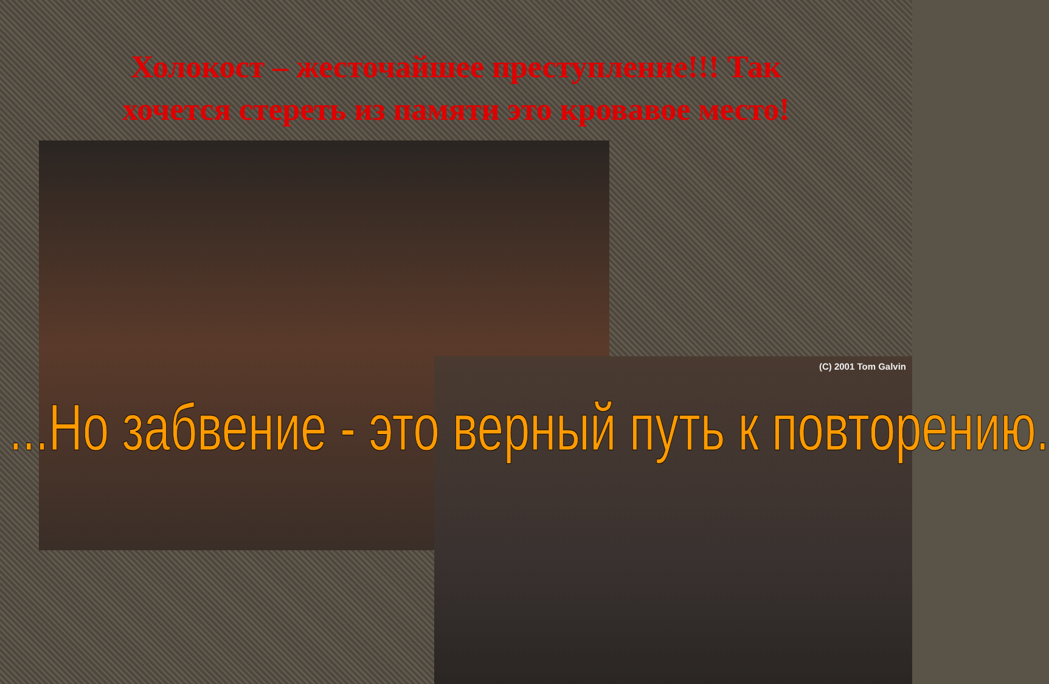Холокост – жесточайшее преступление!!! Так хочется стереть из памяти это кровавое место!
(C) 2001 Tom Galvin
...Но забвение - это верный путь к повторению.